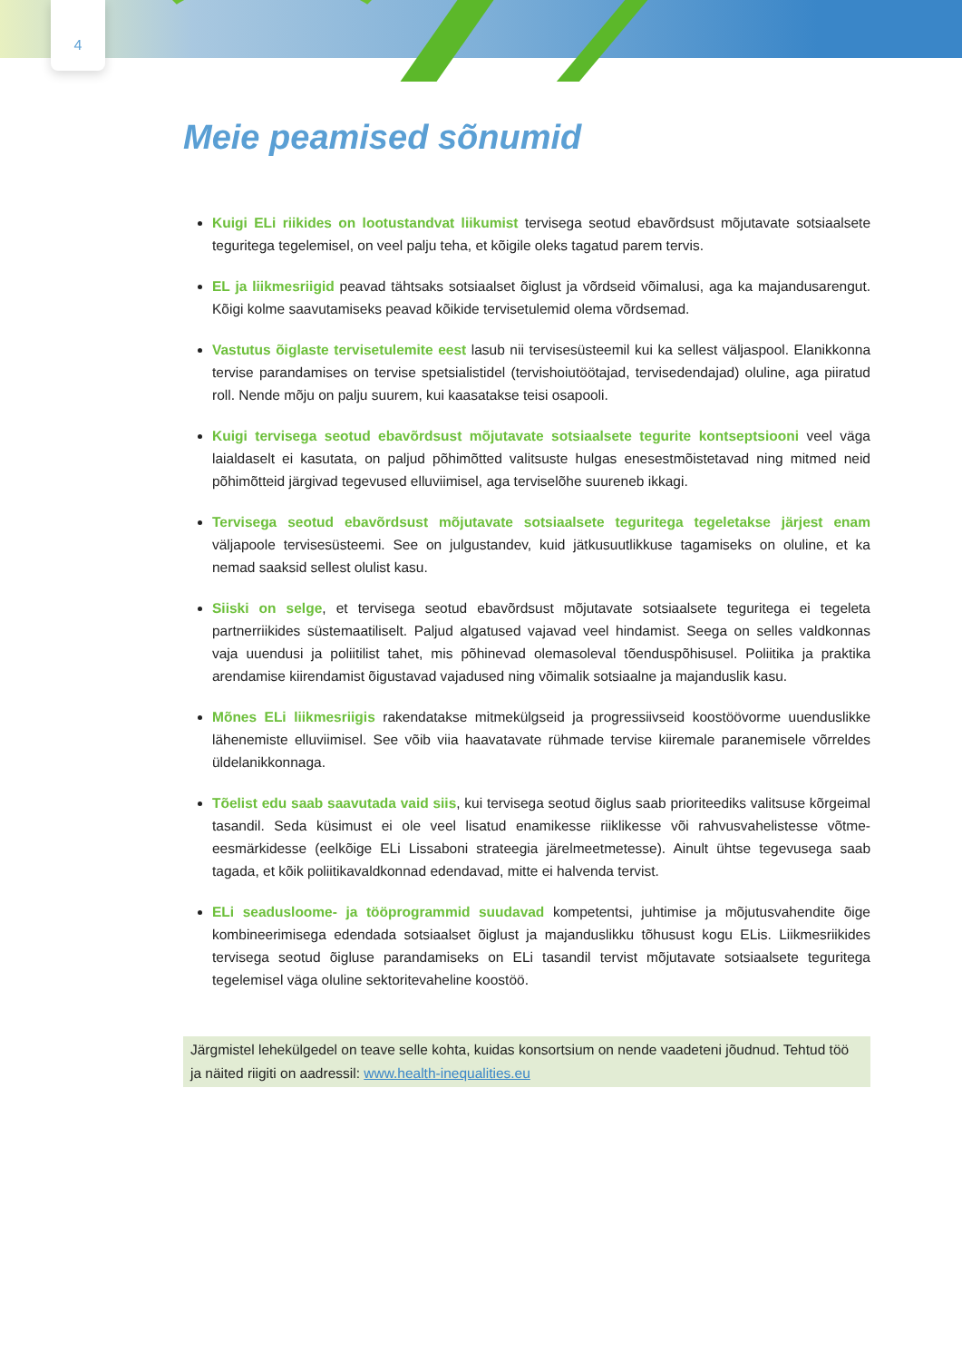4
Meie peamised sõnumid
Kuigi ELi riikides on lootustandvat liikumist tervisega seotud ebavõrdsust mõjutavate sotsiaalsete teguritega tegelemisel, on veel palju teha, et kõigile oleks tagatud parem tervis.
EL ja liikmesriigid peavad tähtsaks sotsiaalset õiglust ja võrdseid võimalusi, aga ka majandusarengut. Kõigi kolme saavutamiseks peavad kõikide tervisetulemid olema võrdsemad.
Vastutus õiglaste tervisetulemite eest lasub nii tervisesüsteemil kui ka sellest väljaspool. Elanikkonna tervise parandamises on tervise spetsialistidel (tervishoiutöötajad, tervisedendajad) oluline, aga piiratud roll. Nende mõju on palju suurem, kui kaasatakse teisi osapooli.
Kuigi tervisega seotud ebavõrdsust mõjutavate sotsiaalsete tegurite kontseptsiooni veel väga laialdaselt ei kasutata, on paljud põhimõtted valitsuste hulgas enesestmõistetavad ning mitmed neid põhimõtteid järgivad tegevused elluviimisel, aga terviselõhe suureneb ikkagi.
Tervisega seotud ebavõrdsust mõjutavate sotsiaalsete teguritega tegeletakse järjest enam väljapoole tervisesüsteemi. See on julgustandev, kuid jätkusuutlikkuse tagamiseks on oluline, et ka nemad saaksid sellest olulist kasu.
Siiski on selge, et tervisega seotud ebavõrdsust mõjutavate sotsiaalsete teguritega ei tegeleta partnerriikides süstemaatiliselt. Paljud algatused vajavad veel hindamist. Seega on selles valdkonnas vaja uuendusi ja poliitilist tahet, mis põhinevad olemasoleval tõenduspõhisusel. Poliitika ja praktika arendamise kiirendamist õigustavad vajadused ning võimalik sotsiaalne ja majanduslik kasu.
Mõnes ELi liikmesriigis rakendatakse mitmekülgseid ja progressiivseid koostöövorme uuenduslikke lähenemiste elluviimisel. See võib viia haavatavate rühmade tervise kiiremale paranemisele võrreldes üldelanikkonnaga.
Tõelist edu saab saavutada vaid siis, kui tervisega seotud õiglus saab prioriteediks valitsuse kõrgeimal tasandil. Seda küsimust ei ole veel lisatud enamikesse riiklikesse või rahvusvahelistesse võtme-eesmärkidesse (eelkõige ELi Lissaboni strateegia järelmeetmetesse). Ainult ühtse tegevusega saab tagada, et kõik poliitikavaldkonnad edendavad, mitte ei halvenda tervist.
ELi seadusloome- ja tööprogrammid suudavad kompetentsi, juhtimise ja mõjutusvahendite õige kombineerimisega edendada sotsiaalset õiglust ja majanduslikku tõhusust kogu ELis. Liikmesriikides tervisega seotud õigluse parandamiseks on ELi tasandil tervist mõjutavate sotsiaalsete teguritega tegelemisel väga oluline sektoritevaheline koostöö.
Järgmistel lehekülgedel on teave selle kohta, kuidas konsortsium on nende vaadeteni jõudnud. Tehtud töö ja näited riigiti on aadressil: www.health-inequalities.eu